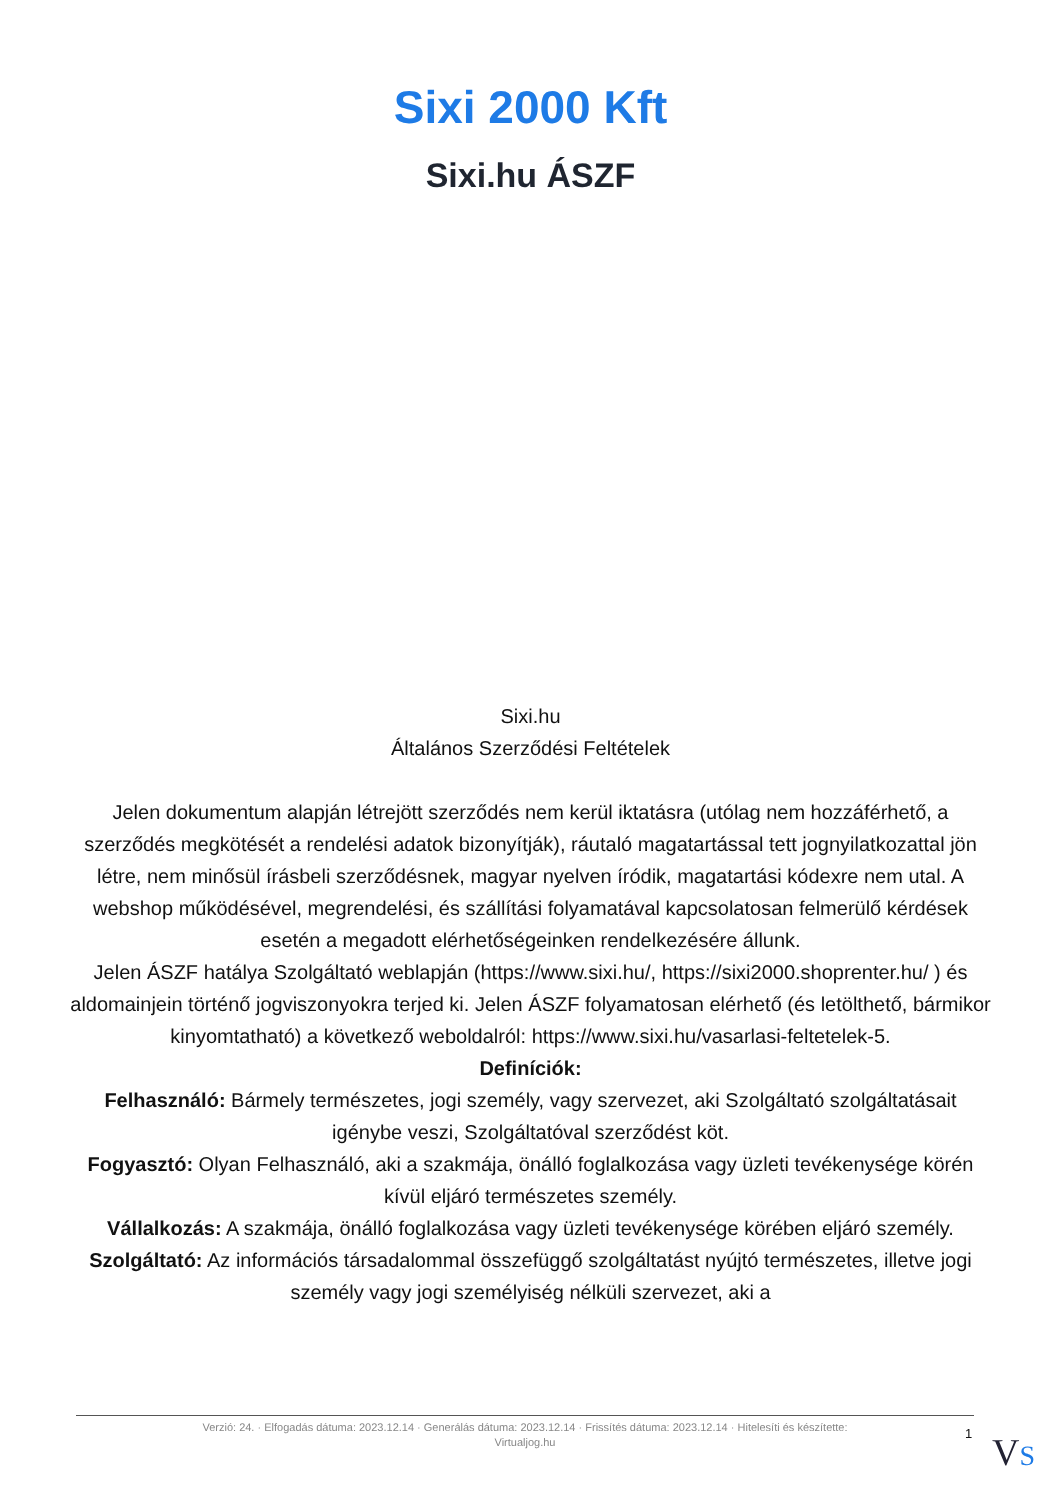Sixi 2000 Kft
Sixi.hu ÁSZF
Sixi.hu
Általános Szerződési Feltételek
Jelen dokumentum alapján létrejött szerződés nem kerül iktatásra (utólag nem hozzáférhető, a szerződés megkötését a rendelési adatok bizonyítják), ráutaló magatartással tett jognyilatkozattal jön létre, nem minősül írásbeli szerződésnek, magyar nyelven íródik, magatartási kódexre nem utal. A webshop működésével, megrendelési, és szállítási folyamatával kapcsolatosan felmerülő kérdések esetén a megadott elérhetőségeinken rendelkezésére állunk.
Jelen ÁSZF hatálya Szolgáltató weblapján (https://www.sixi.hu/, https://sixi2000.shoprenter.hu/ ) és aldomainjein történő jogviszonyokra terjed ki. Jelen ÁSZF folyamatosan elérhető (és letölthető, bármikor kinyomtatható) a következő weboldalról: https://www.sixi.hu/vasarlasi-feltetelek-5.
Definíciók:
Felhasználó: Bármely természetes, jogi személy, vagy szervezet, aki Szolgáltató szolgáltatásait igénybe veszi, Szolgáltatóval szerződést köt.
Fogyasztó: Olyan Felhasználó, aki a szakmája, önálló foglalkozása vagy üzleti tevékenysége körén kívül eljáró természetes személy.
Vállalkozás: A szakmája, önálló foglalkozása vagy üzleti tevékenysége körében eljáró személy.
Szolgáltató: Az információs társadalommal összefüggő szolgáltatást nyújtó természetes, illetve jogi személy vagy jogi személyiség nélküli szervezet, aki a
Verzió: 24. · Elfogadás dátuma: 2023.12.14 · Generálás dátuma: 2023.12.14 · Frissítés dátuma: 2023.12.14 · Hitelesíti és készítette:
Virtualjog.hu
1 VS